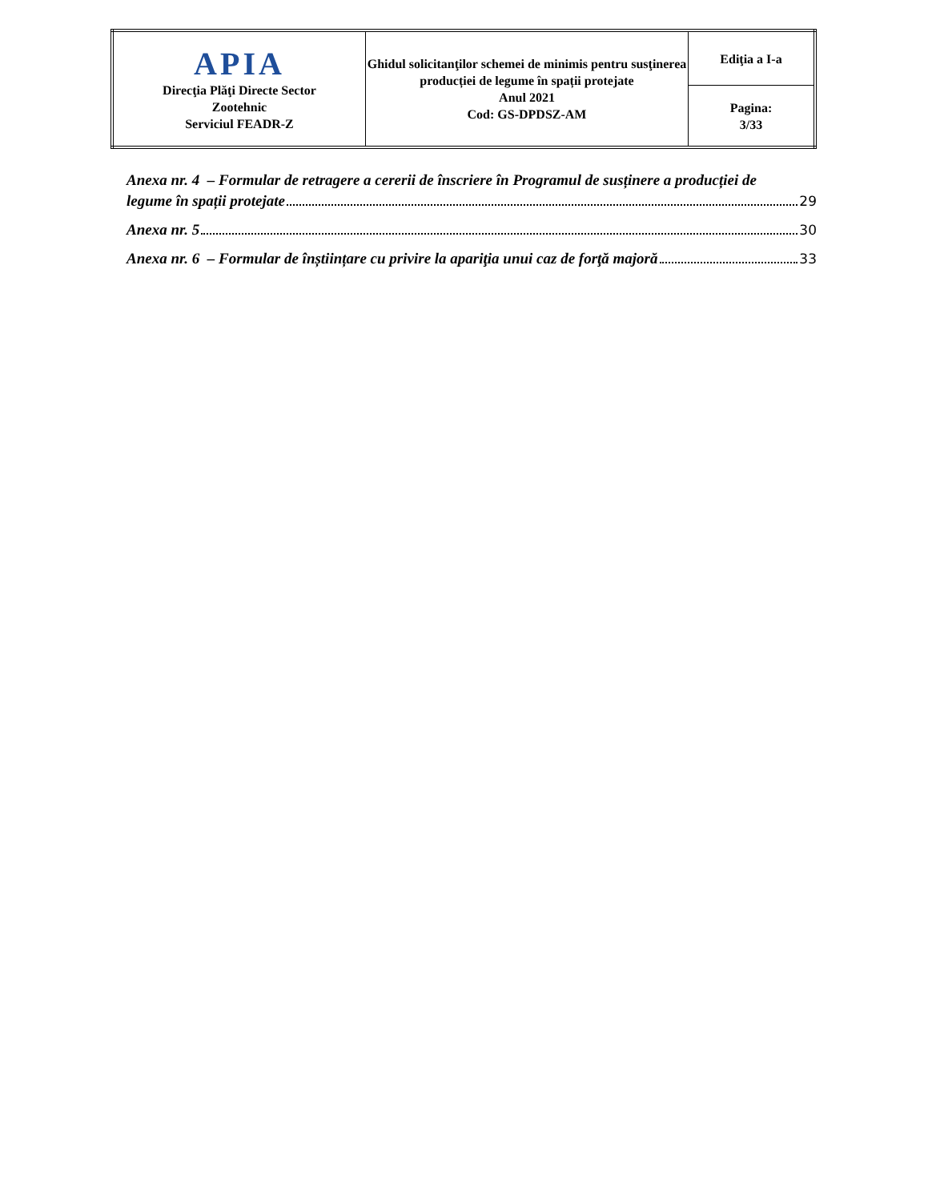| APIA Direcţia Plăţi Directe Sector Zootehnic Serviciul FEADR-Z | Ghidul solicitanţilor schemei de minimis pentru susţinerea producției de legume în spații protejate Anul 2021 Cod: GS-DPDSZ-AM | Ediţia a I-a |
| | | Pagina: 3/33 |
Anexa nr. 4 – Formular de retragere a cererii de înscriere în Programul de susținere a producției de
legume în spații protejate 29
Anexa nr. 5 30
Anexa nr. 6 – Formular de înștiințare cu privire la apariţia unui caz de forţă majoră 33